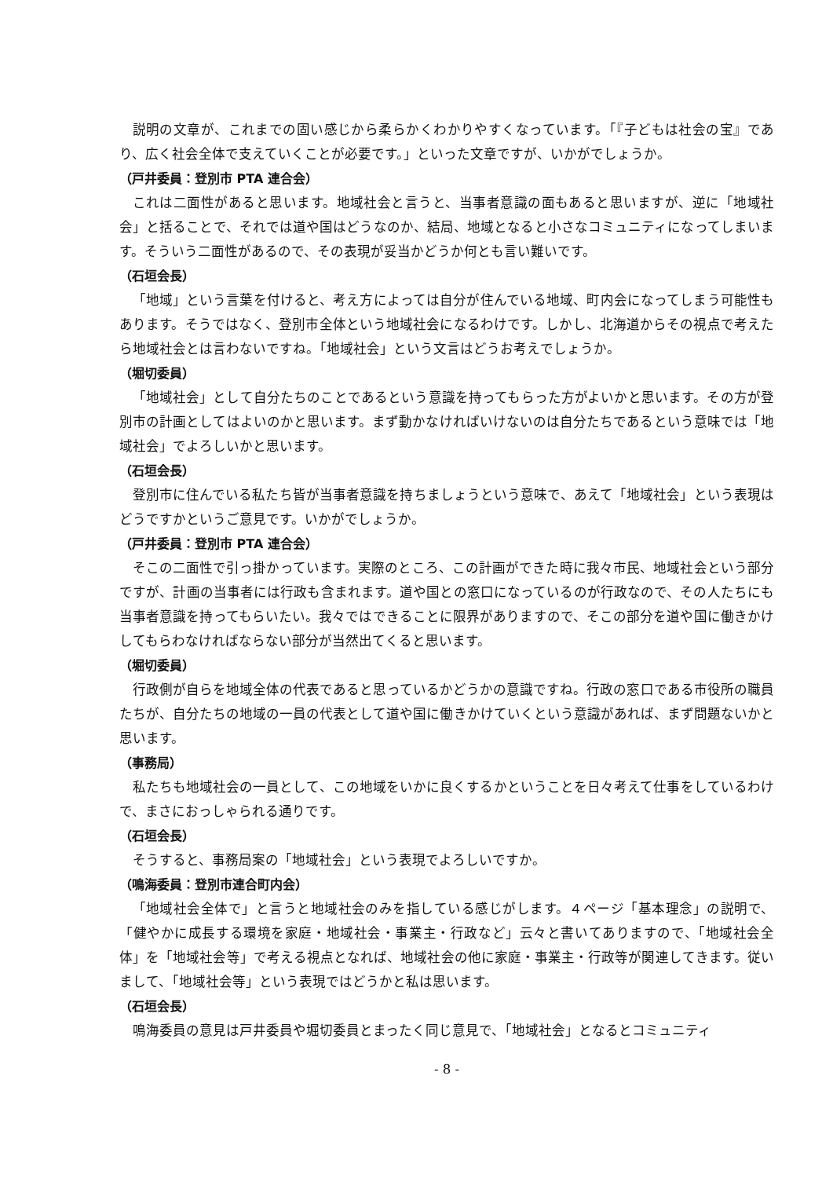説明の文章が、これまでの固い感じから柔らかくわかりやすくなっています。「『子どもは社会の宝』であり、広く社会全体で支えていくことが必要です。」といった文章ですが、いかがでしょうか。
（戸井委員：登別市 PTA 連合会）
これは二面性があると思います。地域社会と言うと、当事者意識の面もあると思いますが、逆に「地域社会」と括ることで、それでは道や国はどうなのか、結局、地域となると小さなコミュニティになってしまいます。そういう二面性があるので、その表現が妥当かどうか何とも言い難いです。
（石垣会長）
「地域」という言葉を付けると、考え方によっては自分が住んでいる地域、町内会になってしまう可能性もあります。そうではなく、登別市全体という地域社会になるわけです。しかし、北海道からその視点で考えたら地域社会とは言わないですね。「地域社会」という文言はどうお考えでしょうか。
（堀切委員）
「地域社会」として自分たちのことであるという意識を持ってもらった方がよいかと思います。その方が登別市の計画としてはよいのかと思います。まず動かなければいけないのは自分たちであるという意味では「地域社会」でよろしいかと思います。
（石垣会長）
登別市に住んでいる私たち皆が当事者意識を持ちましょうという意味で、あえて「地域社会」という表現はどうですかというご意見です。いかがでしょうか。
（戸井委員：登別市 PTA 連合会）
そこの二面性で引っ掛かっています。実際のところ、この計画ができた時に我々市民、地域社会という部分ですが、計画の当事者には行政も含まれます。道や国との窓口になっているのが行政なので、その人たちにも当事者意識を持ってもらいたい。我々ではできることに限界がありますので、そこの部分を道や国に働きかけしてもらわなければならない部分が当然出てくると思います。
（堀切委員）
行政側が自らを地域全体の代表であると思っているかどうかの意識ですね。行政の窓口である市役所の職員たちが、自分たちの地域の一員の代表として道や国に働きかけていくという意識があれば、まず問題ないかと思います。
（事務局）
私たちも地域社会の一員として、この地域をいかに良くするかということを日々考えて仕事をしているわけで、まさにおっしゃられる通りです。
（石垣会長）
そうすると、事務局案の「地域社会」という表現でよろしいですか。
（鳴海委員：登別市連合町内会）
「地域社会全体で」と言うと地域社会のみを指している感じがします。４ページ「基本理念」の説明で、「健やかに成長する環境を家庭・地域社会・事業主・行政など」云々と書いてありますので、「地域社会全体」を「地域社会等」で考える視点となれば、地域社会の他に家庭・事業主・行政等が関連してきます。従いまして、「地域社会等」という表現ではどうかと私は思います。
（石垣会長）
鳴海委員の意見は戸井委員や堀切委員とまったく同じ意見で、「地域社会」となるとコミュニティ
- 8 -